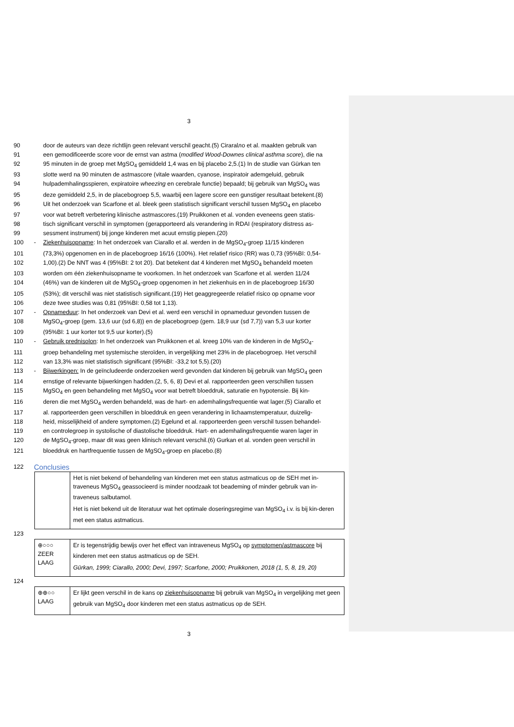3
90 door de auteurs van deze richtlijn geen relevant verschil geacht.(5) Ciraralло et al. maakten gebruik van
91 een gemodificeerde score voor de ernst van astma (modified Wood-Downes clinical asthma score), die na
92 95 minuten in de groep met MgSO<sub>4</sub> gemiddeld 1,4 was en bij placebo 2,5.(1) In de studie van Gürkan ten
93 slotte werd na 90 minuten de astmascore (vitale waarden, cyanose, inspiratoir ademgeluid, gebruik
94 hulpademhalingsspieren, expiratoire wheezing en cerebrale functie) bepaald; bij gebruik van MgSO<sub>4</sub> was
95 deze gemiddeld 2,5, in de placebogroep 5,5, waarbij een lagere score een gunstiger resultaat betekent.(8)
96 Uit het onderzoek van Scarfone et al. bleek geen statistisch significant verschil tussen MgSO<sub>4</sub> en placebo
97 voor wat betreft verbetering klinische astmascores.(19) Pruikkonen et al. vonden eveneens geen statis-
98 tisch significant verschil in symptomen (gerapporteerd als verandering in RDAI (respiratory distress as-
99 sessment instrument) bij jonge kinderen met acuut ernstig piepen.(20)
100 - Ziekenhuisopname: In het onderzoek van Ciarallo et al. werden in de MgSO<sub>4</sub>-groep 11/15 kinderen
101 (73,3%) opgenomen en in de placebogroep 16/16 (100%). Het relatief risico (RR) was 0,73 (95%BI: 0,54-
102 1,00).(2) De NNT was 4 (95%BI: 2 tot 20). Dat betekent dat 4 kinderen met MgSO<sub>4</sub> behandeld moeten
103 worden om één ziekenhuisopname te voorkomen. In het onderzoek van Scarfone et al. werden 11/24
104 (46%) van de kinderen uit de MgSO<sub>4</sub>-groep opgenomen in het ziekenhuis en in de placebogroep 16/30
105 (53%); dit verschil was niet statistisch significant.(19) Het geaggregeerde relatief risico op opname voor
106 deze twee studies was 0,81 (95%BI: 0,58 tot 1,13).
107 - Opnameduur: In het onderzoek van Devi et al. werd een verschil in opnameduur gevonden tussen de
108 MgSO<sub>4</sub>-groep (gem. 13,6 uur (sd 6,8)) en de placebogroep (gem. 18,9 uur (sd 7,7)) van 5,3 uur korter
109 (95%BI: 1 uur korter tot 9,5 uur korter).(5)
110 - Gebruik prednisolon: In het onderzoek van Pruikkonen et al. kreeg 10% van de kinderen in de MgSO<sub>4</sub>-
111 groep behandeling met systemische steroïden, in vergelijking met 23% in de placebogroep. Het verschil
112 van 13,3% was niet statistisch significant (95%BI: -33,2 tot 5,5).(20)
113 - Bijwerkingen: In de geïncludeerde onderzoeken werd gevonden dat kinderen bij gebruik van MgSO<sub>4</sub> geen
114 ernstige of relevante bijwerkingen hadden.(2, 5, 6, 8) Devi et al. rapporteerden geen verschillen tussen
115 MgSO<sub>4</sub> en geen behandeling met MgSO<sub>4</sub> voor wat betreft bloeddruk, saturatie en hypotensie. Bij kin-
116 deren die met MgSO<sub>4</sub> werden behandeld, was de hart- en ademhalingsfrequentie wat lager.(5) Ciarallo et
117 al. rapporteerden geen verschillen in bloeddruk en geen verandering in lichaamstemperatuur, duizelig-
118 heid, misselijkheid of andere symptomen.(2) Egelund et al. rapporteerden geen verschil tussen behandel-
119 en controlegroep in systolische of diastolische bloeddruk. Hart- en ademhalingsfrequentie waren lager in
120 de MgSO<sub>4</sub>-groep, maar dit was geen klinisch relevant verschil.(6) Gurkan et al. vonden geen verschil in
121 bloeddruk en hartfrequentie tussen de MgSO<sub>4</sub>-groep en placebo.(8)
122 Conclusies
| | Het is niet bekend of behandeling van kinderen met een status astmaticus op de SEH met in-traveneus MgSO<sub>4</sub> geassocieerd is minder noodzaak tot beademing of minder gebruik van in-traveneus salbutamol. Het is niet bekend uit de literatuur wat het optimale doseringsregime van MgSO<sub>4</sub> i.v. is bij kin-deren met een status astmaticus. |
123
| ⊕○○○ ZEER LAAG | Er is tegenstrijdig bewijs over het effect van intraveneus MgSO<sub>4</sub> op symptomen/astmascore bij kinderen met een status astmaticus op de SEH. Gürkan, 1999; Ciarallo, 2000; Devi, 1997; Scarfone, 2000; Pruikkonen, 2018 (1, 5, 8, 19, 20) |
124
| ⊕⊕○○ LAAG | Er lijkt geen verschil in de kans op ziekenhuisopname bij gebruik van MgSO<sub>4</sub> in vergelijking met geen gebruik van MgSO<sub>4</sub> door kinderen met een status astmaticus op de SEH. |
3